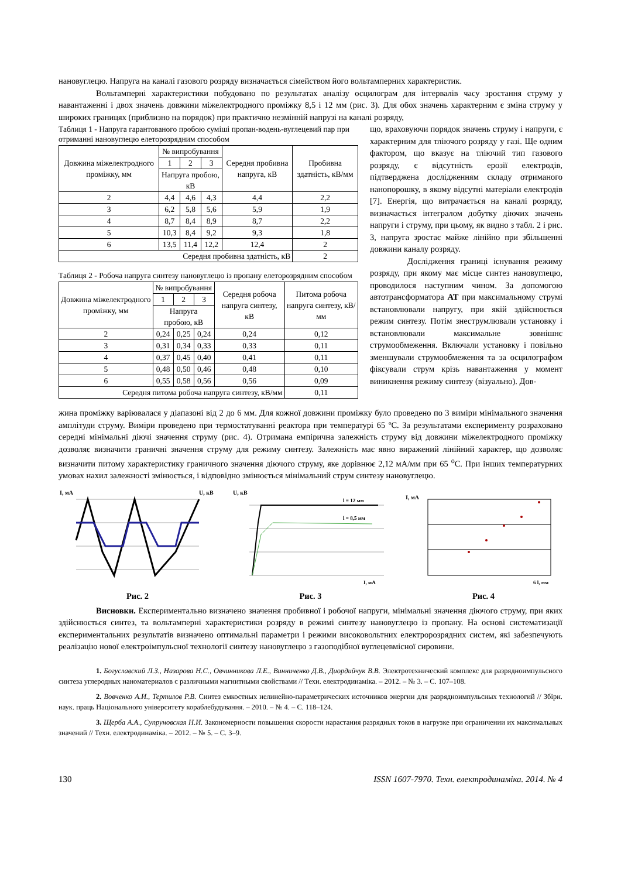нановуглецю. Напруга на каналі газового розряду визначається сімейством його вольтамперних характеристик.
Вольтамперні характеристики побудовано по результатах аналізу осцилограм для інтервалів часу зростання струму у навантаженні і двох значень довжини міжелектродного проміжку 8,5 і 12 мм (рис. 3). Для обох значень характерним є зміна струму у широких границях (приблизно на порядок) при практично незмінній напрузі на каналі розряду,
Таблиця 1 - Напруга гарантованого пробою суміші пропан-водень-вуглецевий пар при отриманні нановуглецю елеторозрядним способом
| Довжина міжелектродного проміжку, мм | № випробування | | | Середня пробивна напруга, кВ | Пробивна здатність, кВ/мм |
| --- | --- | --- | --- | --- | --- |
| | 1 | 2 | 3 | | |
| | Напруга пробою, кВ | | | | |
| 2 | 4,4 | 4,6 | 4,3 | 4,4 | 2,2 |
| 3 | 6,2 | 5,8 | 5,6 | 5,9 | 1,9 |
| 4 | 8,7 | 8,4 | 8,9 | 8,7 | 2,2 |
| 5 | 10,3 | 8,4 | 9,2 | 9,3 | 1,8 |
| 6 | 13,5 | 11,4 | 12,2 | 12,4 | 2 |
| Середня пробивна здатність, кВ | | | | | 2 |
Таблиця 2 - Робоча напруга синтезу нановуглецю із пропану елеторозрядним способом
| Довжина міжелектродного проміжку, мм | № випробування | | | Середня робоча напруга синтезу, кВ | Питома робоча напруга синтезу, кВ/мм |
| --- | --- | --- | --- | --- | --- |
| | 1 | 2 | 3 | | |
| | Напруга пробою, кВ | | | | |
| 2 | 0,24 | 0,25 | 0,24 | 0,24 | 0,12 |
| 3 | 0,31 | 0,34 | 0,33 | 0,33 | 0,11 |
| 4 | 0,37 | 0,45 | 0,40 | 0,41 | 0,11 |
| 5 | 0,48 | 0,50 | 0,46 | 0,48 | 0,10 |
| 6 | 0,55 | 0,58 | 0,56 | 0,56 | 0,09 |
| Середня питома робоча напруга синтезу, кВ/мм | | | | | 0,11 |
що, враховуючи порядок значень струму і напруги, є характерним для тліючого розряду у газі. Ще одним фактором, що вказує на тліючий тип газового розряду, є відсутність ерозії електродів, підтверджена дослідженням складу отриманого нанопорошку, в якому відсутні матеріали електродів [7]. Енергія, що витрачається на каналі розряду, визначається інтегралом добутку діючих значень напруги і струму, при цьому, як видно з табл. 2 і рис. 3, напруга зростає майже лінійно при збільшенні довжини каналу розряду.
Дослідження границі існування режиму розряду, при якому має місце синтез нановуглецю, проводилося наступним чином. За допомогою автотрансформатора АТ при максимальному струмі встановлювали напругу, при якій здійснюється режим синтезу. Потім знеструмлювали установку і встановлювали максимальне зовнішнє струмообмеження. Включали установку і повільно зменшували струмообмеження та за осцилографом фіксували струм крізь навантаження у момент виникнення режиму синтезу (візуально). Дов-
жина проміжку варіювалася у діапазоні від 2 до 6 мм. Для кожної довжини проміжку було проведено по 3 виміри мінімального значення амплітуди струму. Виміри проведено при термостатуванні реактора при температурі 65 ºС. За результатами експерименту розраховано середні мінімальні діючі значення струму (рис. 4). Отримана емпірична залежність струму від довжини міжелектродного проміжку дозволяє визначити граничні значення струму для режиму синтезу. Залежність має явно виражений лінійний характер, що дозволяє визначити питому характеристику граничного значення діючого струму, яке дорівнює 2,12 мА/мм при 65 <sup>о</sup>С. При інших температурних умовах нахил залежності змінюється, і відповідно змінюється мінімальний струм синтезу нановуглецю.
I, мА
U, кВ
Рис. 2
U, кВ
l = 12 мм
l = 8,5 мм
I, мА
Рис. 3
I, мА
6 l, мм
Рис. 4
Висновки. Експериментально визначено значення пробивної і робочої напруги, мінімальні значення діючого струму, при яких здійснюється синтез, та вольтамперні характеристики розряду в режимі синтезу нановуглецю із пропану. На основі систематизації експериментальних результатів визначено оптимальні параметри і режими високовольтних електророзрядних систем, які забезпечують реалізацію нової електроімпульсної технології синтезу нановуглецю з газоподібної вуглецевмісної сировини.
1. Богуславский Л.З., Назарова Н.С., Овчинникова Л.Е., Винниченко Д.В., Диордийчук В.В. Электротехнический комплекс для разрядноимпульсного синтеза углеродных наноматериалов с различными магнитными свойствами // Техн. електродинаміка. – 2012. – № 3. – С. 107–108.
2. Вовченко А.И., Тертилов Р.В. Синтез емкостных нелинейно-параметрических источников энергии для разрядноимпульсных технологий // Збірн. наук. праць Національного університету кораблебудування. – 2010. – № 4. – С. 118–124.
3. Щерба А.А., Супруновская Н.И. Закономерности повышения скорости нарастания разрядных токов в нагрузке при ограничении их максимальных значений // Техн. електродинаміка. – 2012. – № 5. – С. 3–9.
130 ISSN 1607-7970. Техн. електродинаміка. 2014. № 4